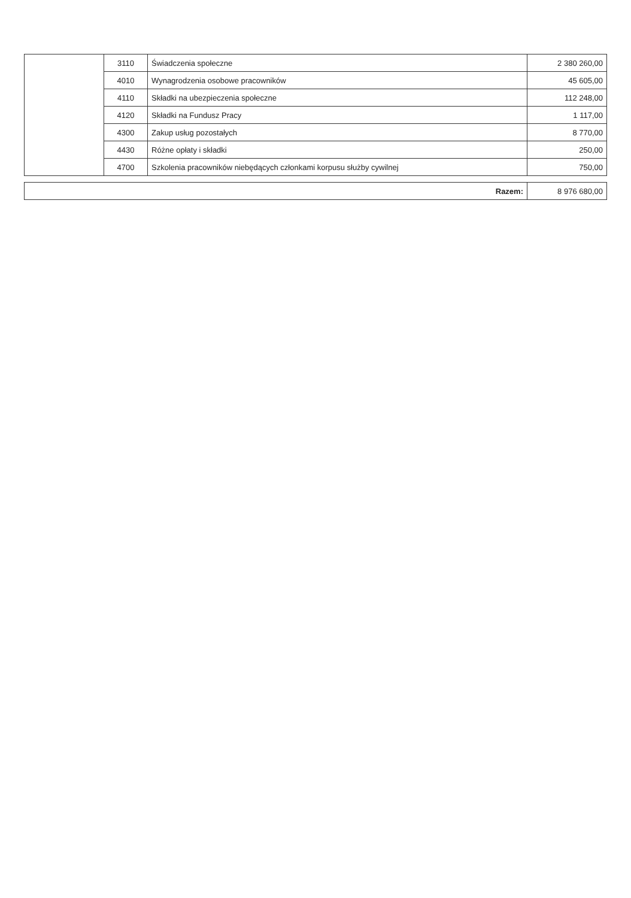| | 3110 | Świadczenia społeczne | 2 380 260,00 |
| | 4010 | Wynagrodzenia osobowe pracowników | 45 605,00 |
| | 4110 | Składki na ubezpieczenia społeczne | 112 248,00 |
| | 4120 | Składki na Fundusz Pracy | 1 117,00 |
| | 4300 | Zakup usług pozostałych | 8 770,00 |
| | 4430 | Różne opłaty i składki | 250,00 |
| | 4700 | Szkolenia pracowników niebędących członkami korpusu służby cywilnej | 750,00 |
| Razem: | 8 976 680,00 |